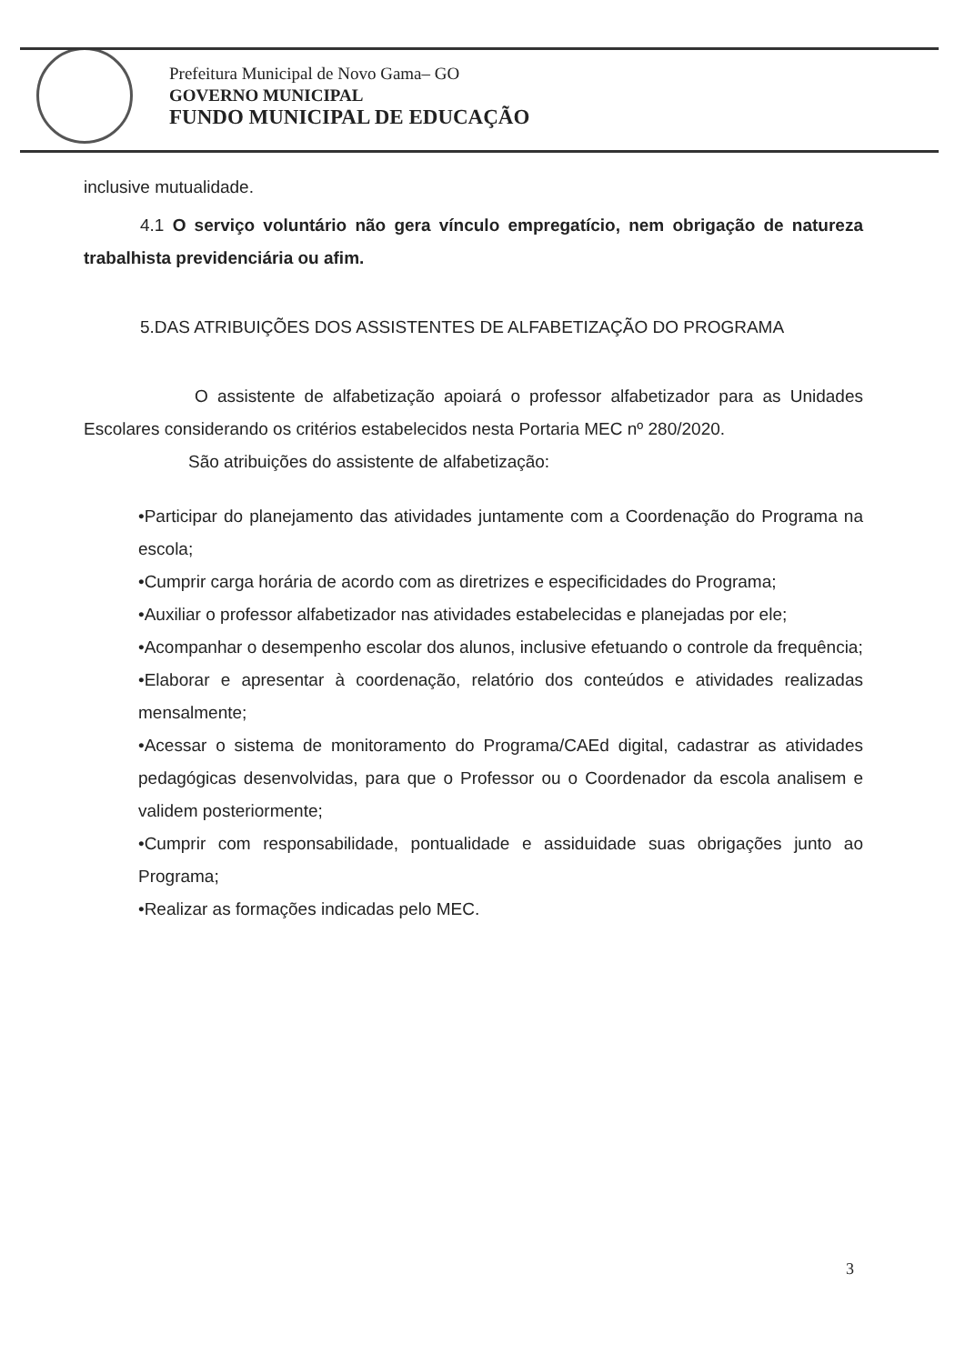Prefeitura Municipal de Novo Gama– GO
GOVERNO MUNICIPAL
FUNDO MUNICIPAL DE EDUCAÇÃO
inclusive mutualidade.
4.1 O serviço voluntário não gera vínculo empregatício, nem obrigação de natureza trabalhista previdenciária ou afim.
5.DAS ATRIBUIÇÕES DOS ASSISTENTES DE ALFABETIZAÇÃO DO PROGRAMA
O assistente de alfabetização apoiará o professor alfabetizador para as Unidades Escolares considerando os critérios estabelecidos nesta Portaria MEC nº 280/2020.
São atribuições do assistente de alfabetização:
•Participar do planejamento das atividades juntamente com a Coordenação do Programa na escola;
•Cumprir carga horária de acordo com as diretrizes e especificidades do Programa;
•Auxiliar o professor alfabetizador nas atividades estabelecidas e planejadas por ele;
•Acompanhar o desempenho escolar dos alunos, inclusive efetuando o controle da frequência;
•Elaborar e apresentar à coordenação, relatório dos conteúdos e atividades realizadas mensalmente;
•Acessar o sistema de monitoramento do Programa/CAEd digital, cadastrar as atividades pedagógicas desenvolvidas, para que o Professor ou o Coordenador da escola analisem e validem posteriormente;
•Cumprir com responsabilidade, pontualidade e assiduidade suas obrigações junto ao Programa;
•Realizar as formações indicadas pelo MEC.
3